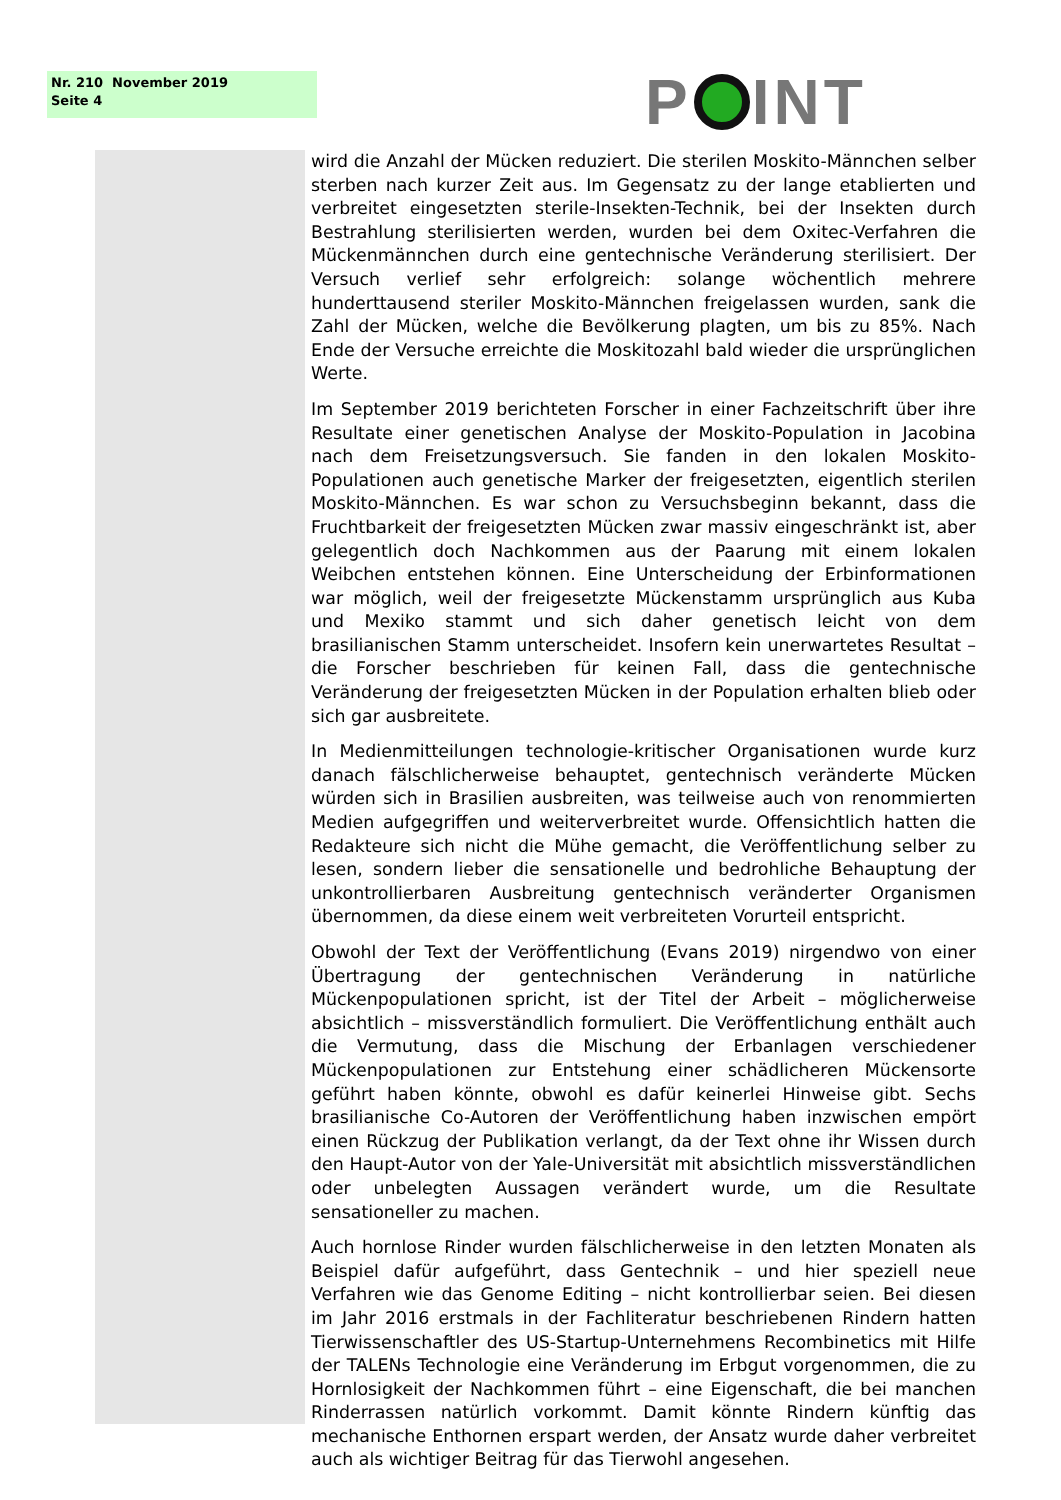Nr. 210 November 2019
Seite 4
P INT
wird die Anzahl der Mücken reduziert. Die sterilen Moskito-Männchen selber sterben nach kurzer Zeit aus. Im Gegensatz zu der lange etablierten und verbreitet eingesetzten sterile-Insekten-Technik, bei der Insekten durch Bestrahlung sterilisierten werden, wurden bei dem Oxitec-Verfahren die Mückenmännchen durch eine gentechnische Veränderung sterilisiert. Der Versuch verlief sehr erfolgreich: solange wöchentlich mehrere hunderttausend steriler Moskito-Männchen freigelassen wurden, sank die Zahl der Mücken, welche die Bevölkerung plagten, um bis zu 85%. Nach Ende der Versuche erreichte die Moskitozahl bald wieder die ursprünglichen Werte.
Im September 2019 berichteten Forscher in einer Fachzeitschrift über ihre Resultate einer genetischen Analyse der Moskito-Population in Jacobina nach dem Freisetzungsversuch. Sie fanden in den lokalen Moskito-Populationen auch genetische Marker der freigesetzten, eigentlich sterilen Moskito-Männchen. Es war schon zu Versuchsbeginn bekannt, dass die Fruchtbarkeit der freigesetzten Mücken zwar massiv eingeschränkt ist, aber gelegentlich doch Nachkommen aus der Paarung mit einem lokalen Weibchen entstehen können. Eine Unterscheidung der Erbinformationen war möglich, weil der freigesetzte Mückenstamm ursprünglich aus Kuba und Mexiko stammt und sich daher genetisch leicht von dem brasilianischen Stamm unterscheidet. Insofern kein unerwartetes Resultat – die Forscher beschrieben für keinen Fall, dass die gentechnische Veränderung der freigesetzten Mücken in der Population erhalten blieb oder sich gar ausbreitete.
In Medienmitteilungen technologie-kritischer Organisationen wurde kurz danach fälschlicherweise behauptet, gentechnisch veränderte Mücken würden sich in Brasilien ausbreiten, was teilweise auch von renommierten Medien aufgegriffen und weiterverbreitet wurde. Offensichtlich hatten die Redakteure sich nicht die Mühe gemacht, die Veröffentlichung selber zu lesen, sondern lieber die sensationelle und bedrohliche Behauptung der unkontrollierbaren Ausbreitung gentechnisch veränderter Organismen übernommen, da diese einem weit verbreiteten Vorurteil entspricht.
Obwohl der Text der Veröffentlichung (Evans 2019) nirgendwo von einer Übertragung der gentechnischen Veränderung in natürliche Mückenpopulationen spricht, ist der Titel der Arbeit – möglicherweise absichtlich – missverständlich formuliert. Die Veröffentlichung enthält auch die Vermutung, dass die Mischung der Erbanlagen verschiedener Mückenpopulationen zur Entstehung einer schädlicheren Mückensorte geführt haben könnte, obwohl es dafür keinerlei Hinweise gibt. Sechs brasilianische Co-Autoren der Veröffentlichung haben inzwischen empört einen Rückzug der Publikation verlangt, da der Text ohne ihr Wissen durch den Haupt-Autor von der Yale-Universität mit absichtlich missverständlichen oder unbelegten Aussagen verändert wurde, um die Resultate sensationeller zu machen.
Auch hornlose Rinder wurden fälschlicherweise in den letzten Monaten als Beispiel dafür aufgeführt, dass Gentechnik – und hier speziell neue Verfahren wie das Genome Editing – nicht kontrollierbar seien. Bei diesen im Jahr 2016 erstmals in der Fachliteratur beschriebenen Rindern hatten Tierwissenschaftler des US-Startup-Unternehmens Recombinetics mit Hilfe der TALENs Technologie eine Veränderung im Erbgut vorgenommen, die zu Hornlosigkeit der Nachkommen führt – eine Eigenschaft, die bei manchen Rinderrassen natürlich vorkommt. Damit könnte Rindern künftig das mechanische Enthornen erspart werden, der Ansatz wurde daher verbreitet auch als wichtiger Beitrag für das Tierwohl angesehen.